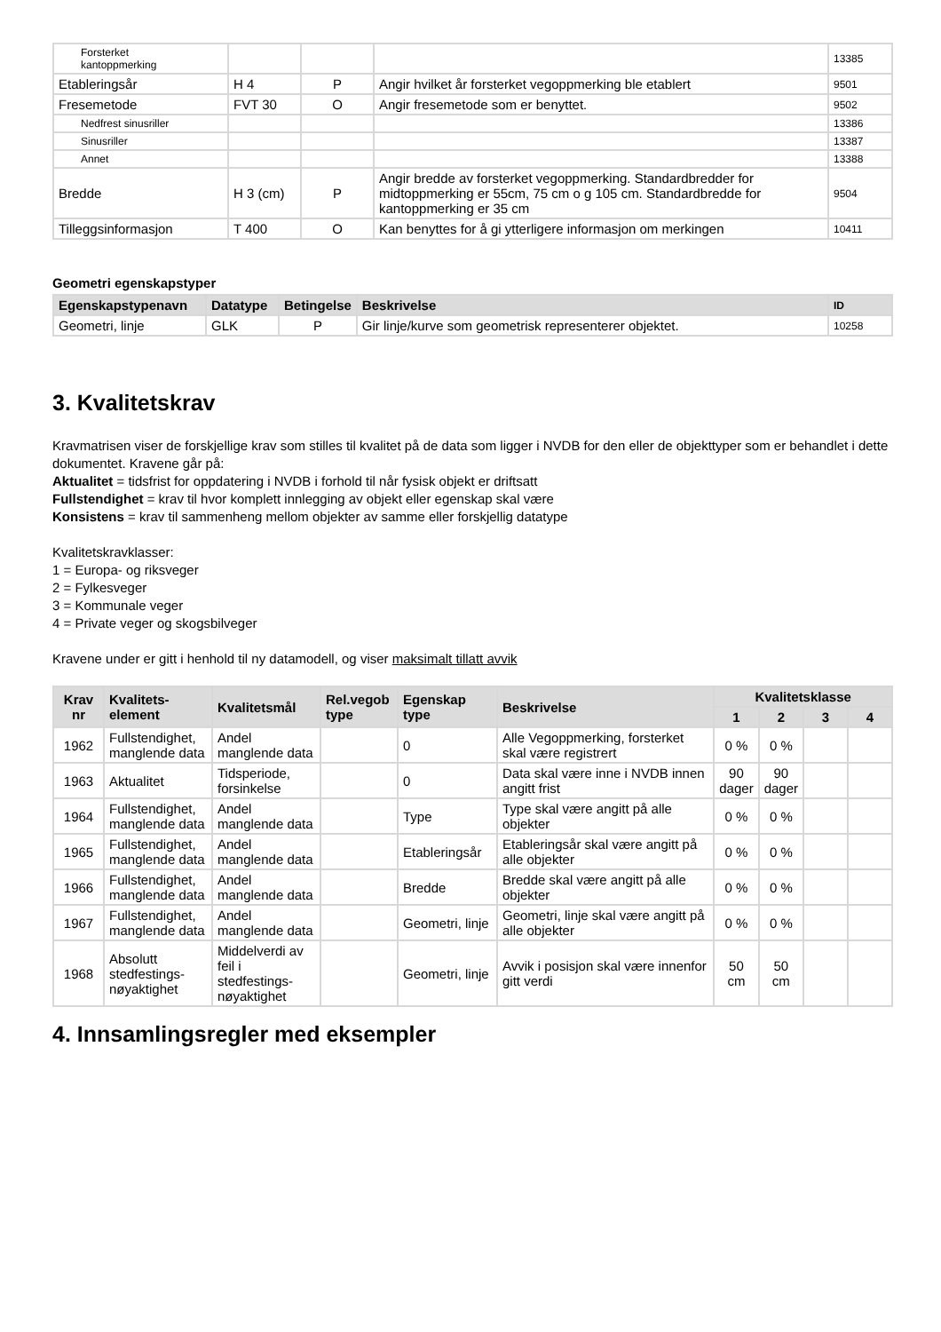| Forsterket kantoppmerking | | | | 13385 |
| Etableringsår | H 4 | P | Angir hvilket år forsterket vegoppmerking ble etablert | 9501 |
| Fresemetode | FVT 30 | O | Angir fresemetode som er benyttet. | 9502 |
| Nedfrest sinusriller | | | | 13386 |
| Sinusriller | | | | 13387 |
| Annet | | | | 13388 |
| Bredde | H 3 (cm) | P | Angir bredde av forsterket vegoppmerking. Standardbredder for midtoppmerking er 55cm, 75 cm o g 105 cm. Standardbredde for kantoppmerking er 35 cm | 9504 |
| Tilleggsinformasjon | T 400 | O | Kan benyttes for å gi ytterligere informasjon om merkingen | 10411 |
Geometri egenskapstyper
| Egenskapstypenavn | Datatype | Betingelse | Beskrivelse | ID |
| --- | --- | --- | --- | --- |
| Geometri, linje | GLK | P | Gir linje/kurve som geometrisk representerer objektet. | 10258 |
3. Kvalitetskrav
Kravmatrisen viser de forskjellige krav som stilles til kvalitet på de data som ligger i NVDB for den eller de objekttyper som er behandlet i dette dokumentet. Kravene går på:
Aktualitet = tidsfrist for oppdatering i NVDB i forhold til når fysisk objekt er driftsatt
Fullstendighet = krav til hvor komplett innlegging av objekt eller egenskap skal være
Konsistens = krav til sammenheng mellom objekter av samme eller forskjellig datatype
Kvalitetskravklasser:
1 = Europa- og riksveger
2 = Fylkesveger
3 = Kommunale veger
4 = Private veger og skogsbilveger
Kravene under er gitt i henhold til ny datamodell, og viser maksimalt tillatt avvik
| Krav nr | Kvalitets- element | Kvalitetsmål | Rel.vegob type | Egenskap type | Beskrivelse | Kvalitetsklasse | | | |
| --- | --- | --- | --- | --- | --- | --- | --- | --- | --- |
| | | | | | | 1 | 2 | 3 | 4 |
| 1962 | Fullstendighet, manglende data | Andel manglende data | | 0 | Alle Vegoppmerking, forsterket skal være registrert | 0 % | 0 % | | |
| 1963 | Aktualitet | Tidsperiode, forsinkelse | | 0 | Data skal være inne i NVDB innen angitt frist | 90 dager | 90 dager | | |
| 1964 | Fullstendighet, manglende data | Andel manglende data | | Type | Type skal være angitt på alle objekter | 0 % | 0 % | | |
| 1965 | Fullstendighet, manglende data | Andel manglende data | | Etableringsår | Etableringsår skal være angitt på alle objekter | 0 % | 0 % | | |
| 1966 | Fullstendighet, manglende data | Andel manglende data | | Bredde | Bredde skal være angitt på alle objekter | 0 % | 0 % | | |
| 1967 | Fullstendighet, manglende data | Andel manglende data | | Geometri, linje | Geometri, linje skal være angitt på alle objekter | 0 % | 0 % | | |
| 1968 | Absolutt stedfestings-nøyaktighet | Middelverdi av feil i stedfestings-nøyaktighet | | Geometri, linje | Avvik i posisjon skal være innenfor gitt verdi | 50 cm | 50 cm | | |
4. Innsamlingsregler med eksempler